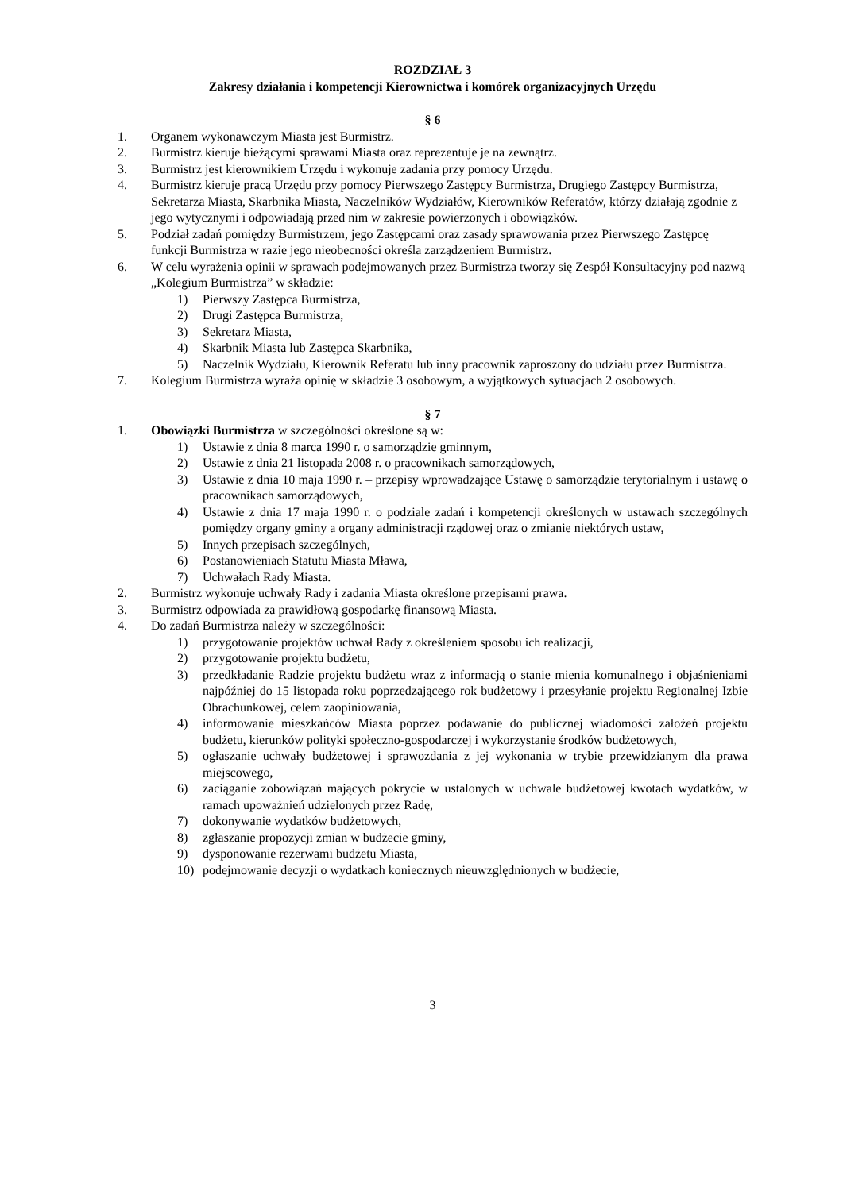ROZDZIAŁ 3
Zakresy działania i kompetencji Kierownictwa i komórek organizacyjnych Urzędu
§ 6
1. Organem wykonawczym Miasta jest Burmistrz.
2. Burmistrz kieruje bieżącymi sprawami Miasta oraz reprezentuje je na zewnątrz.
3. Burmistrz jest kierownikiem Urzędu i wykonuje zadania przy pomocy Urzędu.
4. Burmistrz kieruje pracą Urzędu przy pomocy Pierwszego Zastępcy Burmistrza, Drugiego Zastępcy Burmistrza, Sekretarza Miasta, Skarbnika Miasta, Naczelników Wydziałów, Kierowników Referatów, którzy działają zgodnie z jego wytycznymi i odpowiadają przed nim w zakresie powierzonych i obowiązków.
5. Podział zadań pomiędzy Burmistrzem, jego Zastępcami oraz zasady sprawowania przez Pierwszego Zastępcę funkcji Burmistrza w razie jego nieobecności określa zarządzeniem Burmistrz.
6. W celu wyrażenia opinii w sprawach podejmowanych przez Burmistrza tworzy się Zespół Konsultacyjny pod nazwą „Kolegium Burmistrza” w składzie:
1) Pierwszy Zastępca Burmistrza,
2) Drugi Zastępca Burmistrza,
3) Sekretarz Miasta,
4) Skarbnik Miasta lub Zastępca Skarbnika,
5) Naczelnik Wydziału, Kierownik Referatu lub inny pracownik zaproszony do udziału przez Burmistrza.
7. Kolegium Burmistrza wyraża opinię w składzie 3 osobowym, a wyjątkowych sytuacjach 2 osobowych.
§ 7
1. Obowiązki Burmistrza w szczególności określone są w:
1) Ustawie z dnia 8 marca 1990 r. o samorządzie gminnym,
2) Ustawie z dnia 21 listopada 2008 r. o pracownikach samorządowych,
3) Ustawie z dnia 10 maja 1990 r. – przepisy wprowadzające Ustawę o samorządzie terytorialnym i ustawę o pracownikach samorządowych,
4) Ustawie z dnia 17 maja 1990 r. o podziale zadań i kompetencji określonych w ustawach szczególnych pomiędzy organy gminy a organy administracji rządowej oraz o zmianie niektórych ustaw,
5) Innych przepisach szczególnych,
6) Postanowieniach Statutu Miasta Mława,
7) Uchwałach Rady Miasta.
2. Burmistrz wykonuje uchwały Rady i zadania Miasta określone przepisami prawa.
3. Burmistrz odpowiada za prawidłową gospodarkę finansową Miasta.
4. Do zadań Burmistrza należy w szczególności:
1) przygotowanie projektów uchwał Rady z określeniem sposobu ich realizacji,
2) przygotowanie projektu budżetu,
3) przedkładanie Radzie projektu budżetu wraz z informacją o stanie mienia komunalnego i objaśnieniami najpóźniej do 15 listopada roku poprzedzającego rok budżetowy i przesyłanie projektu Regionalnej Izbie Obrachunkowej, celem zaopiniowania,
4) informowanie mieszkańców Miasta poprzez podawanie do publicznej wiadomości założeń projektu budżetu, kierunków polityki społeczno-gospodarczej i wykorzystanie środków budżetowych,
5) ogłaszanie uchwały budżetowej i sprawozdania z jej wykonania w trybie przewidzianym dla prawa miejscowego,
6) zaciąganie zobowiązań mających pokrycie w ustalonych w uchwale budżetowej kwotach wydatków, w ramach upoważnień udzielonych przez Radę,
7) dokonywanie wydatków budżetowych,
8) zgłaszanie propozycji zmian w budżecie gminy,
9) dysponowanie rezerwami budżetu Miasta,
10) podejmowanie decyzji o wydatkach koniecznych nieuwzględnionych w budżecie,
3